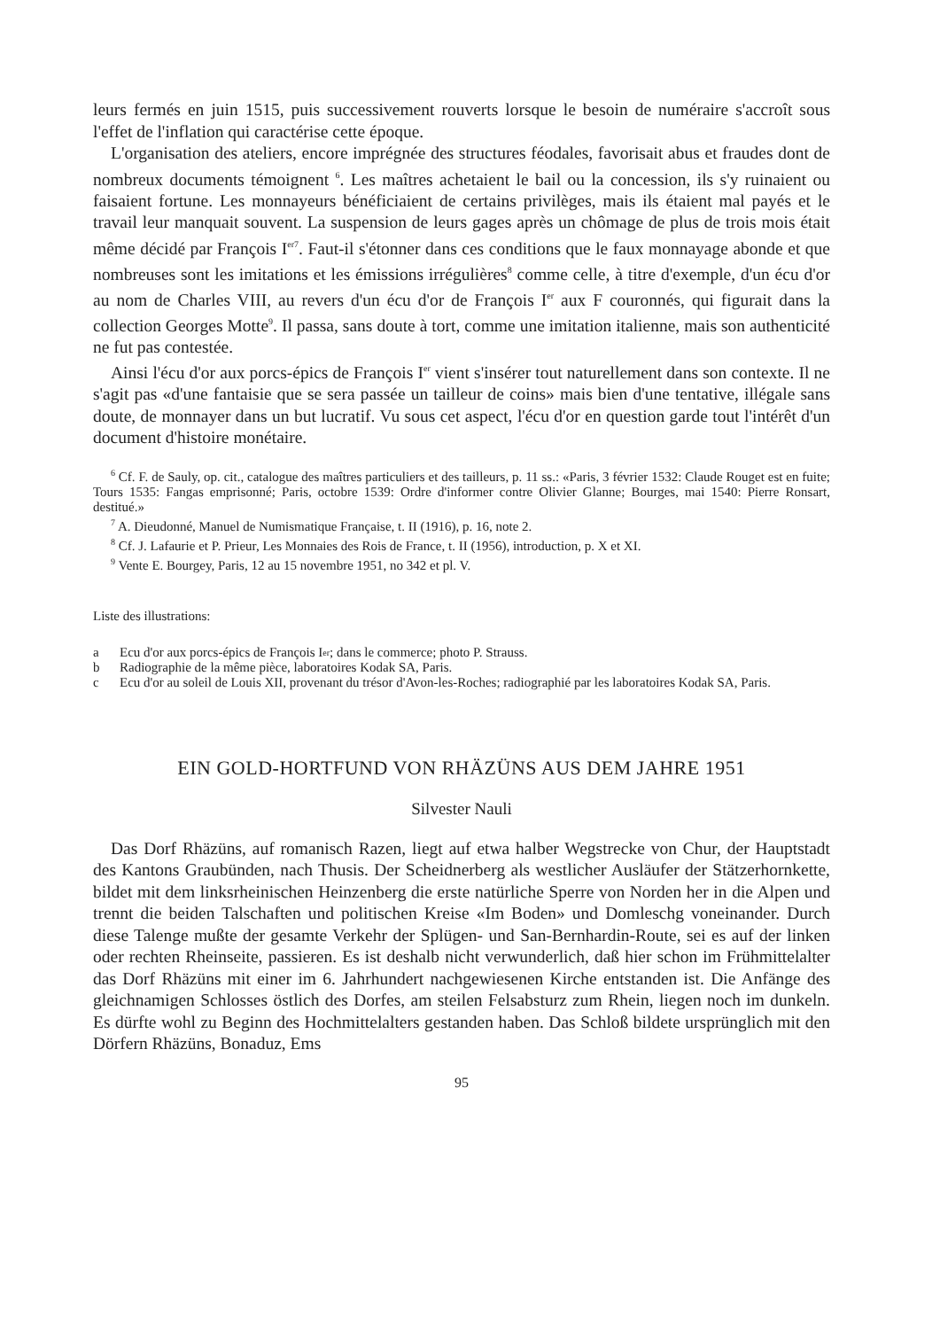leurs fermés en juin 1515, puis successivement rouverts lorsque le besoin de numéraire s'accroît sous l'effet de l'inflation qui caractérise cette époque.
L'organisation des ateliers, encore imprégnée des structures féodales, favorisait abus et fraudes dont de nombreux documents témoignent <sup>6</sup>. Les maîtres achetaient le bail ou la concession, ils s'y ruinaient ou faisaient fortune. Les monnayeurs bénéficiaient de certains privilèges, mais ils étaient mal payés et le travail leur manquait souvent. La suspension de leurs gages après un chômage de plus de trois mois était même décidé par François I<sup>er</sup><sup>7</sup>. Faut-il s'étonner dans ces conditions que le faux monnayage abonde et que nombreuses sont les imitations et les émissions irrégulières<sup>8</sup> comme celle, à titre d'exemple, d'un écu d'or au nom de Charles VIII, au revers d'un écu d'or de François I<sup>er</sup> aux F couronnés, qui figurait dans la collection Georges Motte<sup>9</sup>. Il passa, sans doute à tort, comme une imitation italienne, mais son authenticité ne fut pas contestée.
Ainsi l'écu d'or aux porcs-épics de François I<sup>er</sup> vient s'insérer tout naturellement dans son contexte. Il ne s'agit pas «d'une fantaisie que se sera passée un tailleur de coins» mais bien d'une tentative, illégale sans doute, de monnayer dans un but lucratif. Vu sous cet aspect, l'écu d'or en question garde tout l'intérêt d'un document d'histoire monétaire.
<sup>6</sup> Cf. F. de Sauly, op. cit., catalogue des maîtres particuliers et des tailleurs, p. 11 ss.: «Paris, 3 février 1532: Claude Rouget est en fuite; Tours 1535: Fangas emprisonné; Paris, octobre 1539: Ordre d'informer contre Olivier Glanne; Bourges, mai 1540: Pierre Ronsart, destitué.»
<sup>7</sup> A. Dieudonné, Manuel de Numismatique Française, t. II (1916), p. 16, note 2.
<sup>8</sup> Cf. J. Lafaurie et P. Prieur, Les Monnaies des Rois de France, t. II (1956), introduction, p. X et XI.
<sup>9</sup> Vente E. Bourgey, Paris, 12 au 15 novembre 1951, no 342 et pl. V.
Liste des illustrations:
a Ecu d'or aux porcs-épics de François I<sup>er</sup>; dans le commerce; photo P. Strauss.
b Radiographie de la même pièce, laboratoires Kodak SA, Paris.
c Ecu d'or au soleil de Louis XII, provenant du trésor d'Avon-les-Roches; radiographié par les laboratoires Kodak SA, Paris.
EIN GOLD-HORTFUND VON RHÄZÜNS AUS DEM JAHRE 1951
Silvester Nauli
Das Dorf Rhäzüns, auf romanisch Razen, liegt auf etwa halber Wegstrecke von Chur, der Hauptstadt des Kantons Graubünden, nach Thusis. Der Scheidnerberg als westlicher Ausläufer der Stätzerhornkette, bildet mit dem linksrheinischen Heinzenberg die erste natürliche Sperre von Norden her in die Alpen und trennt die beiden Talschaften und politischen Kreise «Im Boden» und Domleschg voneinander. Durch diese Talenge mußte der gesamte Verkehr der Splügen- und San-Bernhardin-Route, sei es auf der linken oder rechten Rheinseite, passieren. Es ist deshalb nicht verwunderlich, daß hier schon im Frühmittelalter das Dorf Rhäzüns mit einer im 6. Jahrhundert nachgewiesenen Kirche entstanden ist. Die Anfänge des gleichnamigen Schlosses östlich des Dorfes, am steilen Felsabsturz zum Rhein, liegen noch im dunkeln. Es dürfte wohl zu Beginn des Hochmittelalters gestanden haben. Das Schloß bildete ursprünglich mit den Dörfern Rhäzüns, Bonaduz, Ems
95